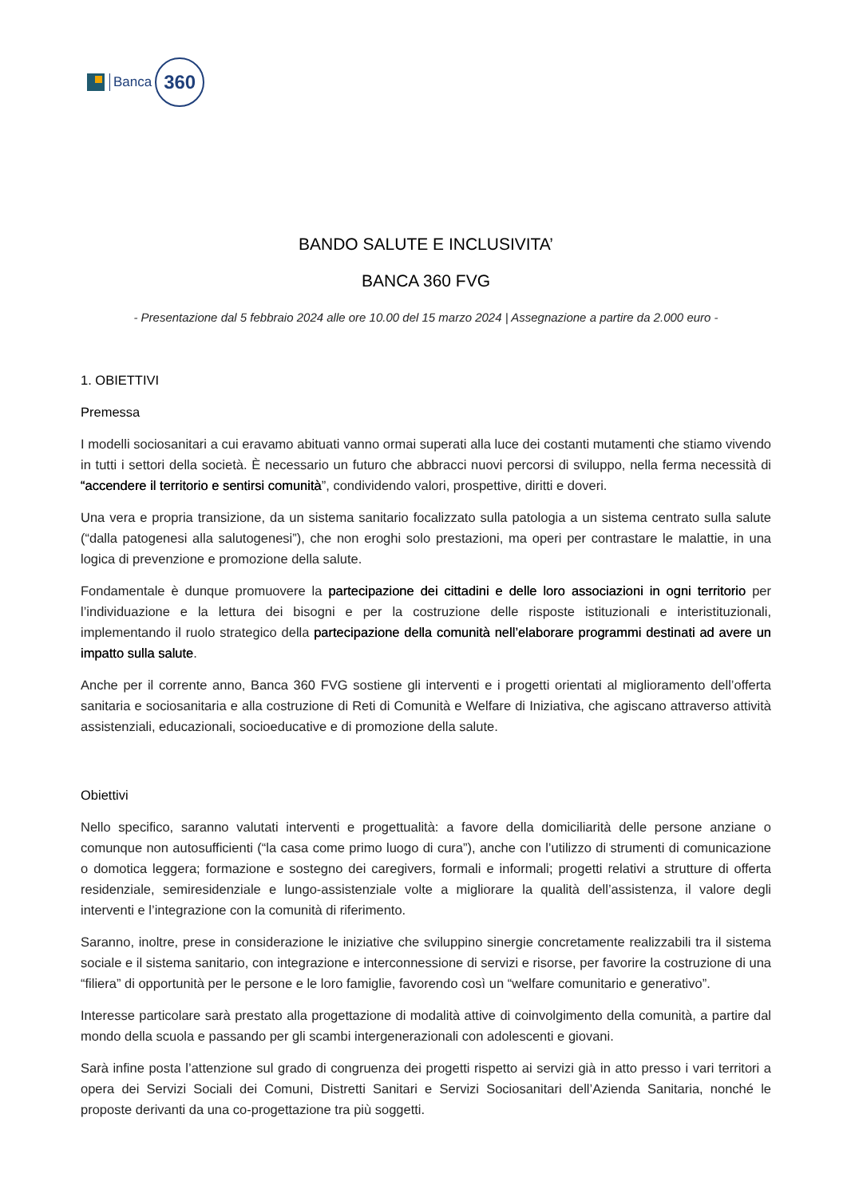Banca
360
BANDO SALUTE E INCLUSIVITA’
BANCA 360 FVG
- Presentazione dal 5 febbraio 2024 alle ore 10.00 del 15 marzo 2024 | Assegnazione a partire da 2.000 euro -
1. OBIETTIVI
Premessa
I modelli sociosanitari a cui eravamo abituati vanno ormai superati alla luce dei costanti mutamenti che stiamo vivendo in tutti i settori della società. È necessario un futuro che abbracci nuovi percorsi di sviluppo, nella ferma necessità di “accendere il territorio e sentirsi comunità”, condividendo valori, prospettive, diritti e doveri.
Una vera e propria transizione, da un sistema sanitario focalizzato sulla patologia a un sistema centrato sulla salute (“dalla patogenesi alla salutogenesi”), che non eroghi solo prestazioni, ma operi per contrastare le malattie, in una logica di prevenzione e promozione della salute.
Fondamentale è dunque promuovere la partecipazione dei cittadini e delle loro associazioni in ogni territorio per l’individuazione e la lettura dei bisogni e per la costruzione delle risposte istituzionali e interistituzionali, implementando il ruolo strategico della partecipazione della comunità nell’elaborare programmi destinati ad avere un impatto sulla salute.
Anche per il corrente anno, Banca 360 FVG sostiene gli interventi e i progetti orientati al miglioramento dell’offerta sanitaria e sociosanitaria e alla costruzione di Reti di Comunità e Welfare di Iniziativa, che agiscano attraverso attività assistenziali, educazionali, socioeducative e di promozione della salute.
Obiettivi
Nello specifico, saranno valutati interventi e progettualità: a favore della domiciliarità delle persone anziane o comunque non autosufficienti (“la casa come primo luogo di cura”), anche con l’utilizzo di strumenti di comunicazione o domotica leggera; formazione e sostegno dei caregivers, formali e informali; progetti relativi a strutture di offerta residenziale, semiresidenziale e lungo-assistenziale volte a migliorare la qualità dell’assistenza, il valore degli interventi e l’integrazione con la comunità di riferimento.
Saranno, inoltre, prese in considerazione le iniziative che sviluppino sinergie concretamente realizzabili tra il sistema sociale e il sistema sanitario, con integrazione e interconnessione di servizi e risorse, per favorire la costruzione di una “filiera” di opportunità per le persone e le loro famiglie, favorendo così un “welfare comunitario e generativo”.
Interesse particolare sarà prestato alla progettazione di modalità attive di coinvolgimento della comunità, a partire dal mondo della scuola e passando per gli scambi intergenerazionali con adolescenti e giovani.
Sarà infine posta l’attenzione sul grado di congruenza dei progetti rispetto ai servizi già in atto presso i vari territori a opera dei Servizi Sociali dei Comuni, Distretti Sanitari e Servizi Sociosanitari dell’Azienda Sanitaria, nonché le proposte derivanti da una co-progettazione tra più soggetti.